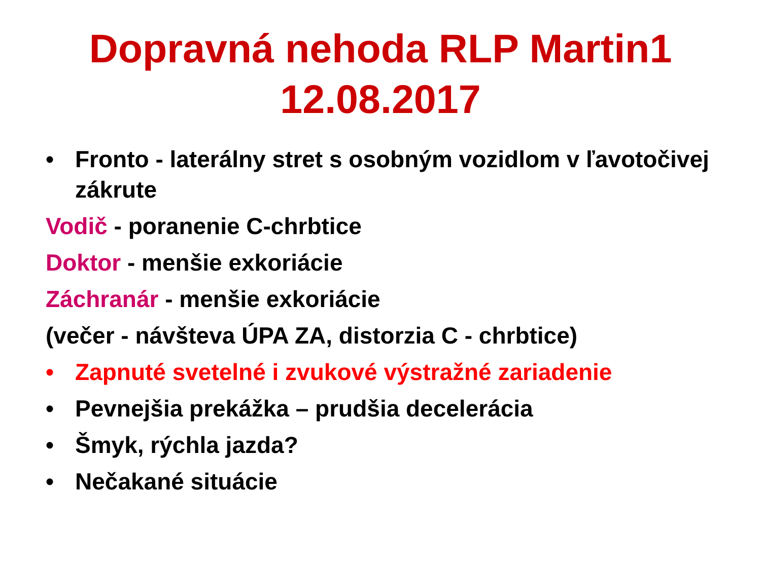Dopravná nehoda RLP Martin1
12.08.2017
• Fronto - laterálny stret s osobným vozidlom v ľavotočivej zákrute
Vodič - poranenie C-chrbtice
Doktor - menšie exkoriácie
Záchranár - menšie exkoriácie
(večer - návšteva ÚPA ZA, distorzia C - chrbtice)
• Zapnuté svetelné i zvukové výstražné zariadenie
• Pevnejšia prekážka – prudšia decelerácia
• Šmyk, rýchla jazda?
• Nečakané situácie